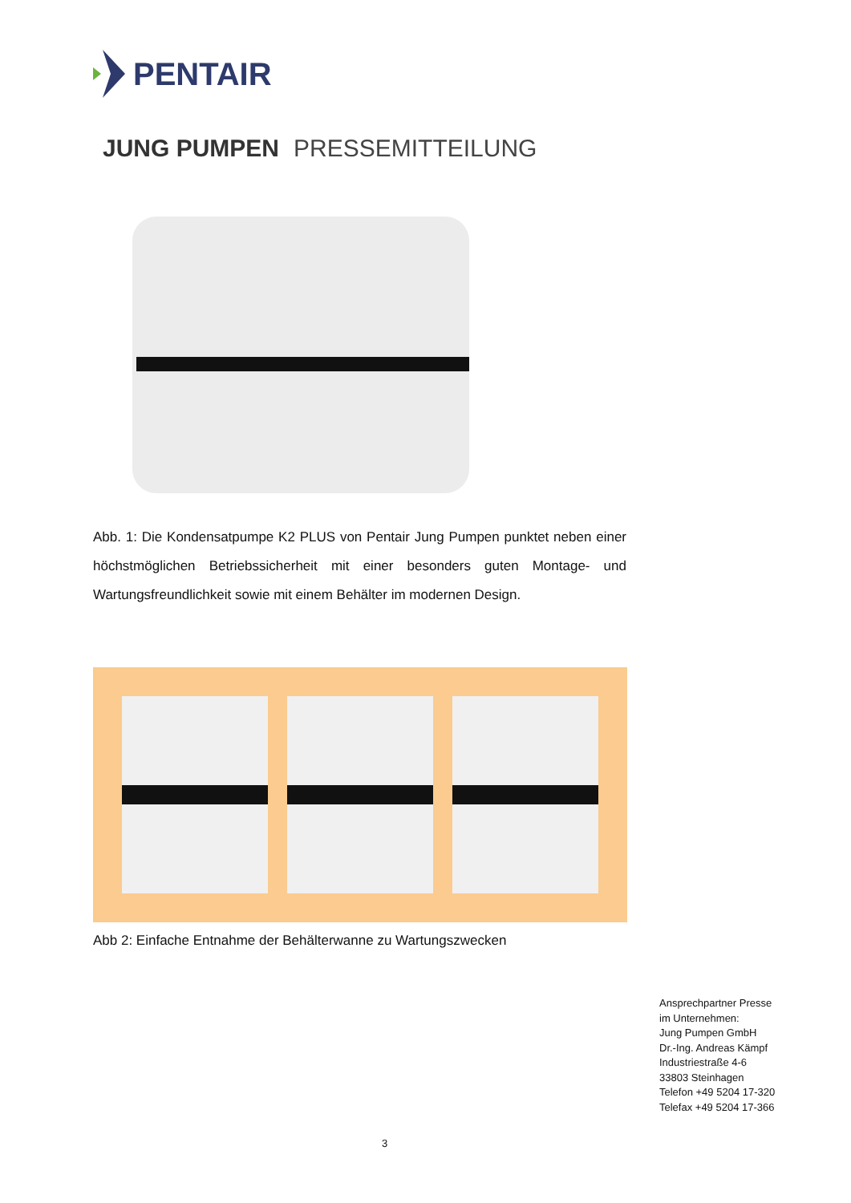PENTAIR
JUNG PUMPEN PRESSEMITTEILUNG
Abb. 1: Die Kondensatpumpe K2 PLUS von Pentair Jung Pumpen punktet neben einer höchstmöglichen Betriebssicherheit mit einer besonders guten Montage- und Wartungsfreundlichkeit sowie mit einem Behälter im modernen Design.
Abb 2: Einfache Entnahme der Behälterwanne zu Wartungszwecken
Ansprechpartner Presse
im Unternehmen:
Jung Pumpen GmbH
Dr.-Ing. Andreas Kämpf
Industriestraße 4-6
33803 Steinhagen
Telefon +49 5204 17-320
Telefax +49 5204 17-366
3